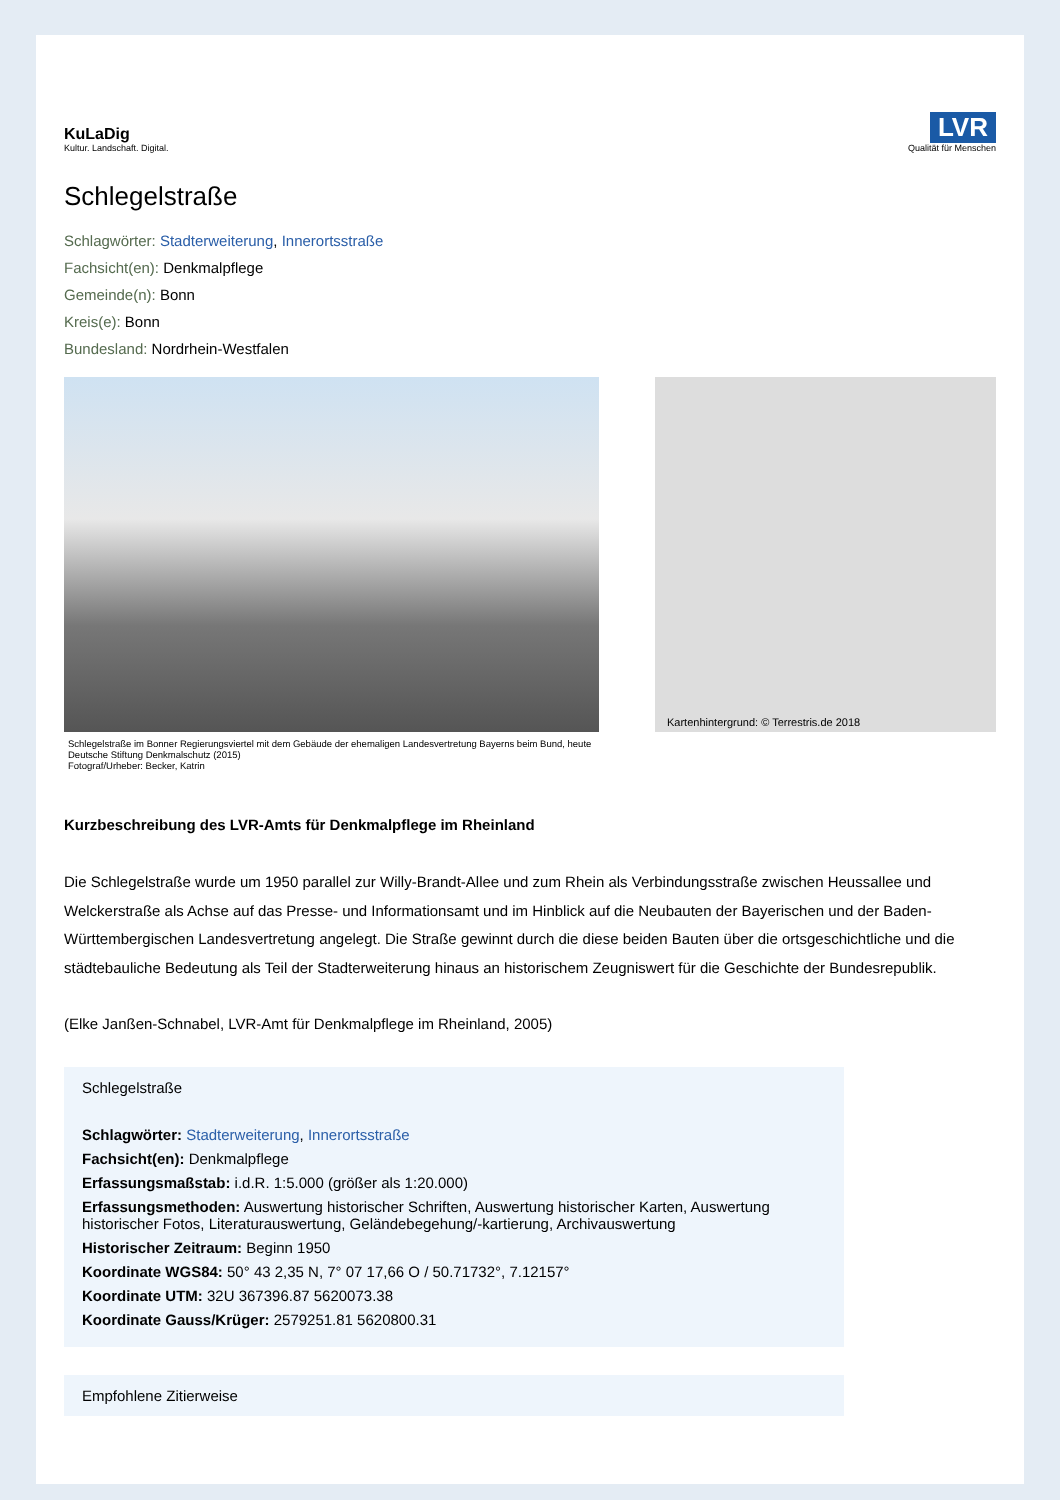KuLaDig
Kultur. Landschaft. Digital.
LVR
Qualität für Menschen
Schlegelstraße
Schlagwörter: Stadterweiterung, Innerortsstraße
Fachsicht(en): Denkmalpflege
Gemeinde(n): Bonn
Kreis(e): Bonn
Bundesland: Nordrhein-Westfalen
Kartenhintergrund: © Terrestris.de 2018
Schlegelstraße im Bonner Regierungsviertel mit dem Gebäude der ehemaligen Landesvertretung Bayerns beim Bund, heute Deutsche Stiftung Denkmalschutz (2015)
Fotograf/Urheber: Becker, Katrin
Kurzbeschreibung des LVR-Amts für Denkmalpflege im Rheinland
Die Schlegelstraße wurde um 1950 parallel zur Willy-Brandt-Allee und zum Rhein als Verbindungsstraße zwischen Heussallee und Welckerstraße als Achse auf das Presse- und Informationsamt und im Hinblick auf die Neubauten der Bayerischen und der Baden-Württembergischen Landesvertretung angelegt. Die Straße gewinnt durch die diese beiden Bauten über die ortsgeschichtliche und die städtebauliche Bedeutung als Teil der Stadterweiterung hinaus an historischem Zeugniswert für die Geschichte der Bundesrepublik.
(Elke Janßen-Schnabel, LVR-Amt für Denkmalpflege im Rheinland, 2005)
Schlegelstraße
Schlagwörter: Stadterweiterung, Innerortsstraße
Fachsicht(en): Denkmalpflege
Erfassungsmaßstab: i.d.R. 1:5.000 (größer als 1:20.000)
Erfassungsmethoden: Auswertung historischer Schriften, Auswertung historischer Karten, Auswertung historischer Fotos, Literaturauswertung, Geländebegehung/-kartierung, Archivauswertung
Historischer Zeitraum: Beginn 1950
Koordinate WGS84: 50° 43 2,35 N, 7° 07 17,66 O / 50.71732°, 7.12157°
Koordinate UTM: 32U 367396.87 5620073.38
Koordinate Gauss/Krüger: 2579251.81 5620800.31
Empfohlene Zitierweise